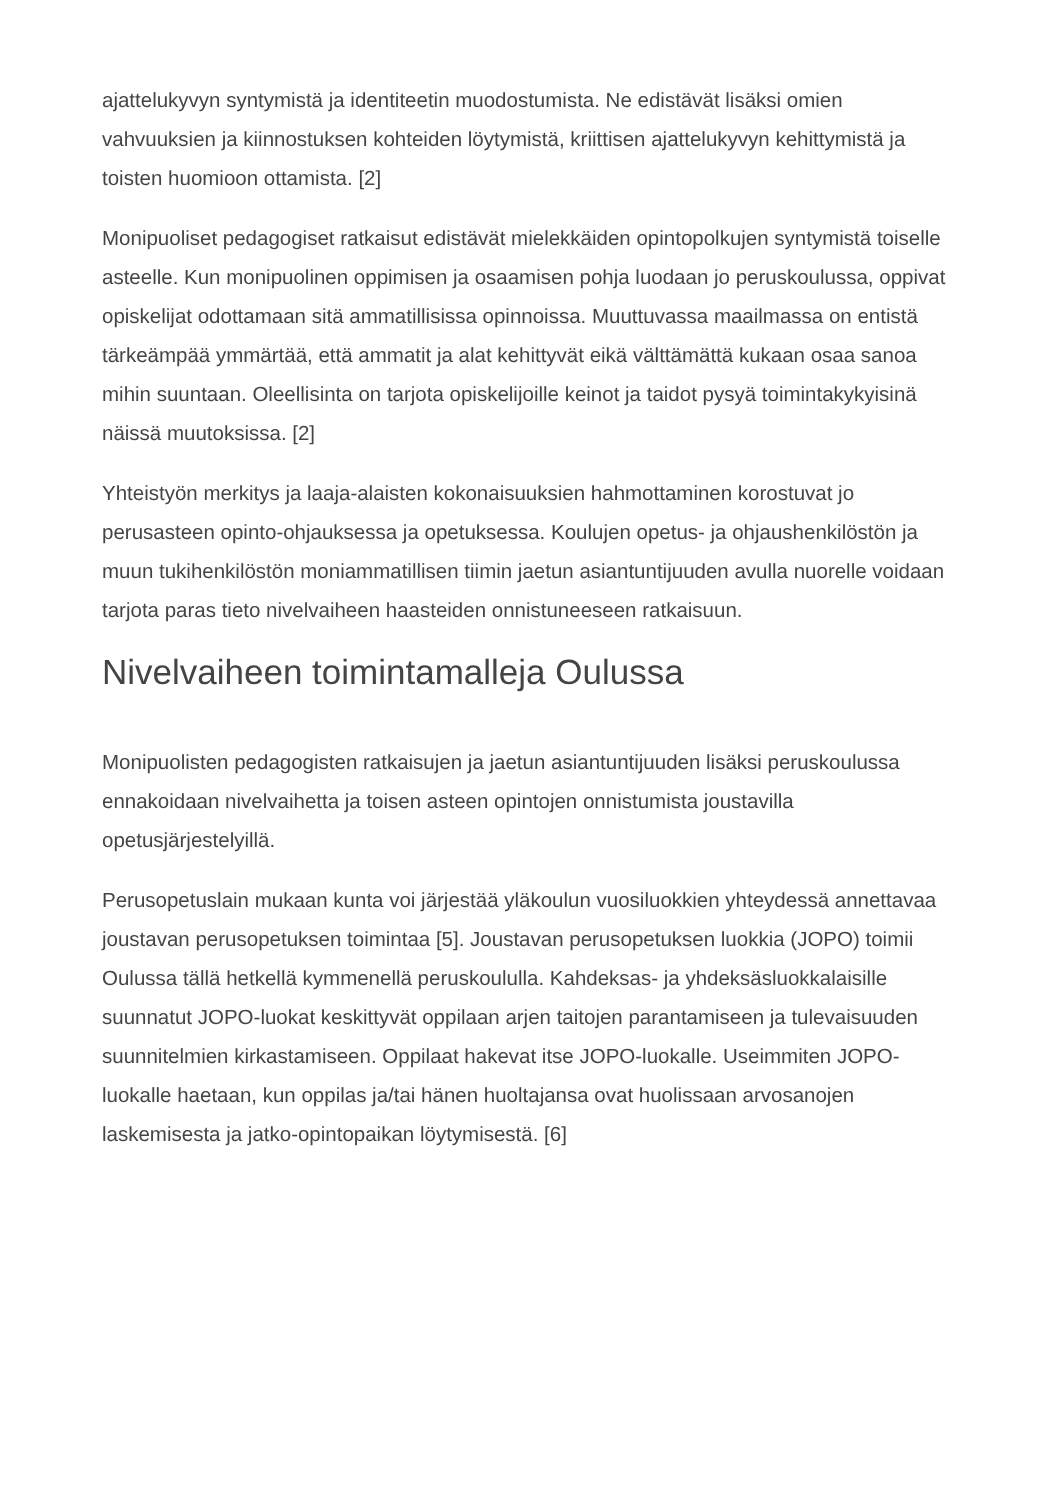ajattelukyvyn syntymistä ja identiteetin muodostumista. Ne edistävät lisäksi omien vahvuuksien ja kiinnostuksen kohteiden löytymistä, kriittisen ajattelukyvyn kehittymistä ja toisten huomioon ottamista. [2]
Monipuoliset pedagogiset ratkaisut edistävät mielekkäiden opintopolkujen syntymistä toiselle asteelle. Kun monipuolinen oppimisen ja osaamisen pohja luodaan jo peruskoulussa, oppivat opiskelijat odottamaan sitä ammatillisissa opinnoissa. Muuttuvassa maailmassa on entistä tärkeämpää ymmärtää, että ammatit ja alat kehittyvät eikä välttämättä kukaan osaa sanoa mihin suuntaan. Oleellisinta on tarjota opiskelijoille keinot ja taidot pysyä toimintakykyisinä näissä muutoksissa. [2]
Yhteistyön merkitys ja laaja-alaisten kokonaisuuksien hahmottaminen korostuvat jo perusasteen opinto-ohjauksessa ja opetuksessa. Koulujen opetus- ja ohjaushenkilöstön ja muun tukihenkilöstön moniammatillisen tiimin jaetun asiantuntijuuden avulla nuorelle voidaan tarjota paras tieto nivelvaiheen haasteiden onnistuneeseen ratkaisuun.
Nivelvaiheen toimintamalleja Oulussa
Monipuolisten pedagogisten ratkaisujen ja jaetun asiantuntijuuden lisäksi peruskoulussa ennakoidaan nivelvaihetta ja toisen asteen opintojen onnistumista joustavilla opetusjärjestelyillä.
Perusopetuslain mukaan kunta voi järjestää yläkoulun vuosiluokkien yhteydessä annettavaa joustavan perusopetuksen toimintaa [5]. Joustavan perusopetuksen luokkia (JOPO) toimii Oulussa tällä hetkellä kymmenellä peruskoululla. Kahdeksas- ja yhdeksäsluokkalaisille suunnatut JOPO-luokat keskittyvät oppilaan arjen taitojen parantamiseen ja tulevaisuuden suunnitelmien kirkastamiseen. Oppilaat hakevat itse JOPO-luokalle. Useimmiten JOPO-luokalle haetaan, kun oppilas ja/tai hänen huoltajansa ovat huolissaan arvosanojen laskemisesta ja jatko-opintopaikan löytymisestä. [6]